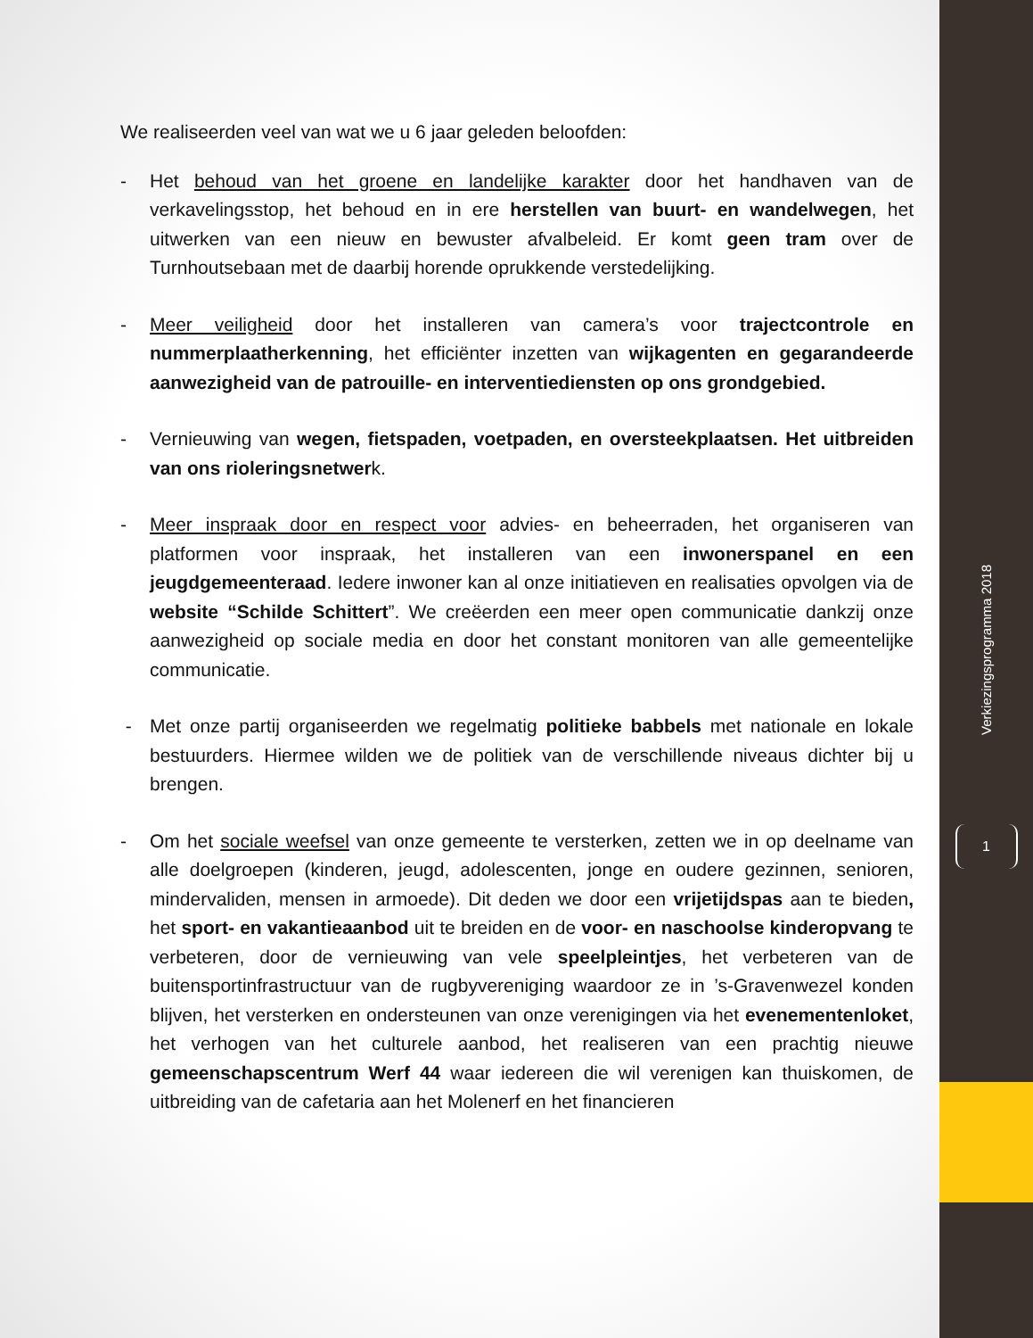We realiseerden veel van wat we u 6 jaar geleden beloofden:
- Het behoud van het groene en landelijke karakter door het handhaven van de verkavelingsstop, het behoud en in ere herstellen van buurt- en wandelwegen, het uitwerken van een nieuw en bewuster afvalbeleid. Er komt geen tram over de Turnhoutsebaan met de daarbij horende oprukkende verstedelijking.
- Meer veiligheid door het installeren van camera’s voor trajectcontrole en nummerplaatherkenning, het efficiënter inzetten van wijkagenten en gegarandeerde aanwezigheid van de patrouille- en interventiediensten op ons grondgebied.
- Vernieuwing van wegen, fietspaden, voetpaden, en oversteekplaatsen. Het uitbreiden van ons rioleringsnetwerk.
- Meer inspraak door en respect voor advies- en beheerraden, het organiseren van platformen voor inspraak, het installeren van een inwonerspanel en een jeugdgemeenteraad. Iedere inwoner kan al onze initiatieven en realisaties opvolgen via de website “Schilde Schittert”. We creëerden een meer open communicatie dankzij onze aanwezigheid op sociale media en door het constant monitoren van alle gemeentelijke communicatie.
- Met onze partij organiseerden we regelmatig politieke babbels met nationale en lokale bestuurders. Hiermee wilden we de politiek van de verschillende niveaus dichter bij u brengen.
- Om het sociale weefsel van onze gemeente te versterken, zetten we in op deelname van alle doelgroepen (kinderen, jeugd, adolescenten, jonge en oudere gezinnen, senioren, mindervaliden, mensen in armoede). Dit deden we door een vrijetijdspas aan te bieden, het sport- en vakantieaanbod uit te breiden en de voor- en naschoolse kinderopvang te verbeteren, door de vernieuwing van vele speelpleintjes, het verbeteren van de buitensportinfrastructuur van de rugbyvereniging waardoor ze in ’s-Gravenwezel konden blijven, het versterken en ondersteunen van onze verenigingen via het evenementenloket, het verhogen van het culturele aanbod, het realiseren van een prachtig nieuwe gemeenschapscentrum Werf 44 waar iedereen die wil verenigen kan thuiskomen, de uitbreiding van de cafetaria aan het Molenerf en het financieren
Verkiezingsprogramma 2018
1